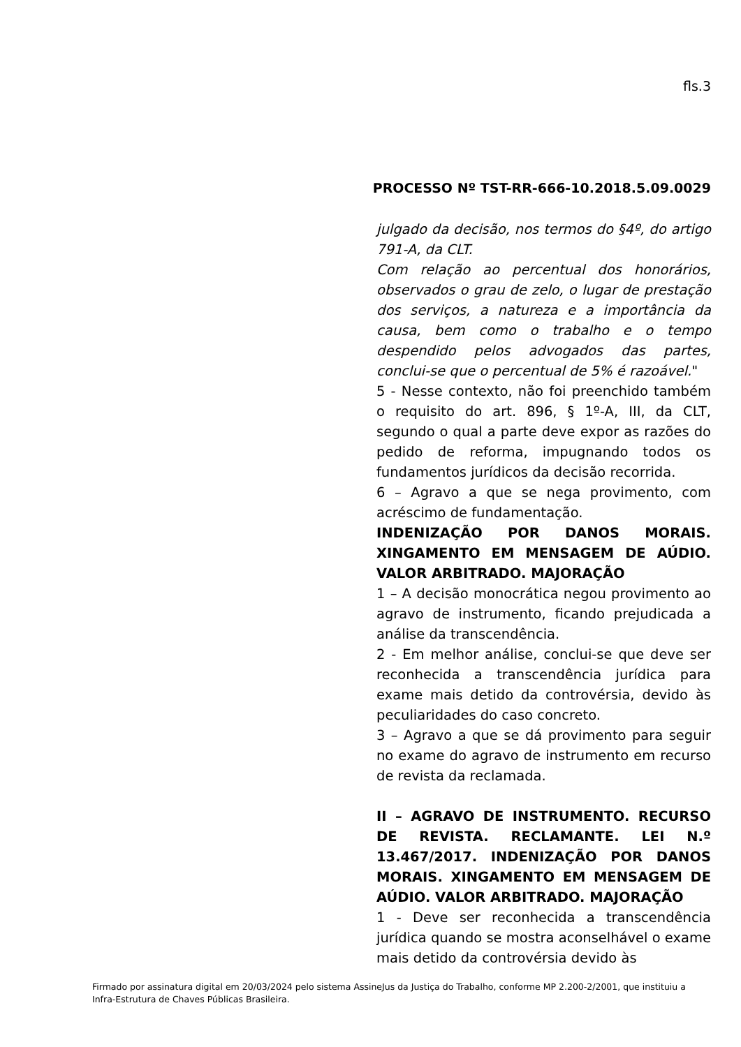fls.3
PROCESSO Nº TST-RR-666-10.2018.5.09.0029
julgado da decisão, nos termos do §4º, do artigo 791-A, da CLT.
Com relação ao percentual dos honorários, observados o grau de zelo, o lugar de prestação dos serviços, a natureza e a importância da causa, bem como o trabalho e o tempo despendido pelos advogados das partes, conclui-se que o percentual de 5% é razoável."
5 - Nesse contexto, não foi preenchido também o requisito do art. 896, § 1º-A, III, da CLT, segundo o qual a parte deve expor as razões do pedido de reforma, impugnando todos os fundamentos jurídicos da decisão recorrida.
6 – Agravo a que se nega provimento, com acréscimo de fundamentação.
INDENIZAÇÃO POR DANOS MORAIS. XINGAMENTO EM MENSAGEM DE AÚDIO. VALOR ARBITRADO. MAJORAÇÃO
1 – A decisão monocrática negou provimento ao agravo de instrumento, ficando prejudicada a análise da transcendência.
2 - Em melhor análise, conclui-se que deve ser reconhecida a transcendência jurídica para exame mais detido da controvérsia, devido às peculiaridades do caso concreto.
3 – Agravo a que se dá provimento para seguir no exame do agravo de instrumento em recurso de revista da reclamada.
II – AGRAVO DE INSTRUMENTO. RECURSO DE REVISTA. RECLAMANTE. LEI N.º 13.467/2017. INDENIZAÇÃO POR DANOS MORAIS. XINGAMENTO EM MENSAGEM DE AÚDIO. VALOR ARBITRADO. MAJORAÇÃO
1 - Deve ser reconhecida a transcendência jurídica quando se mostra aconselhável o exame mais detido da controvérsia devido às
Firmado por assinatura digital em 20/03/2024 pelo sistema AssineJus da Justiça do Trabalho, conforme MP 2.200-2/2001, que instituiu a Infra-Estrutura de Chaves Públicas Brasileira.